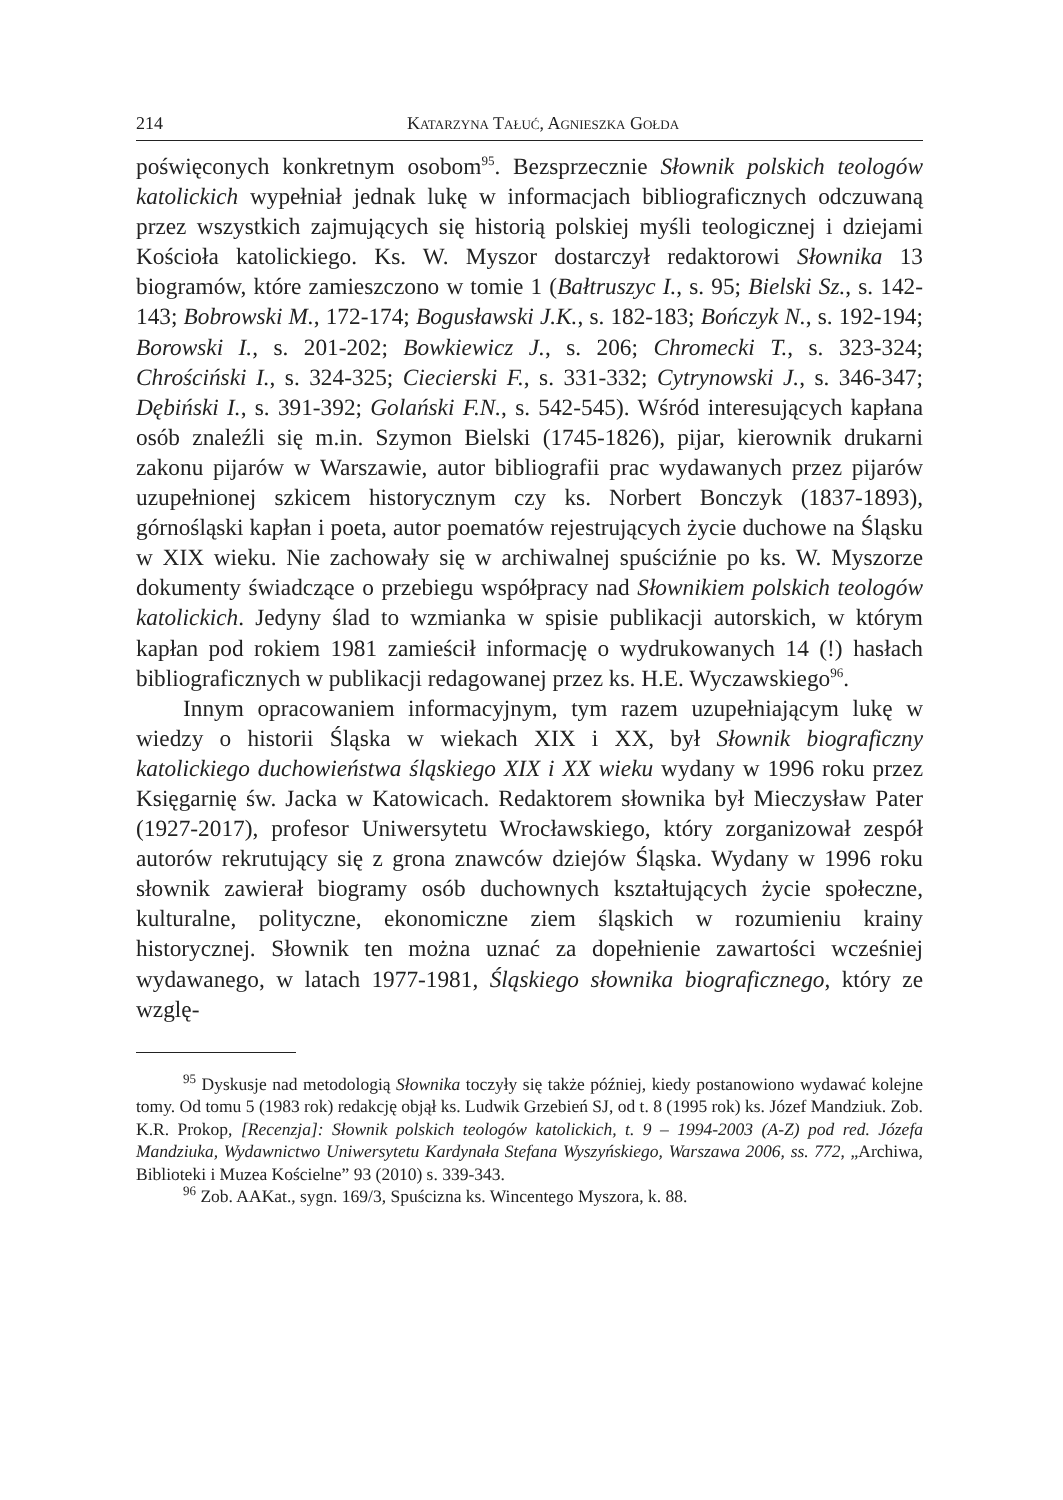214 Katarzyna Tałuć, Agnieszka Gołda
poświęconych konkretnym osobom<sup>95</sup>. Bezsprzecznie Słownik polskich teologów katolickich wypełniał jednak lukę w informacjach bibliograficznych odczuwaną przez wszystkich zajmujących się historią polskiej myśli teologicznej i dziejami Kościoła katolickiego. Ks. W. Myszor dostarczył redaktorowi Słownika 13 biogramów, które zamieszczono w tomie 1 (Bałtruszyc I., s. 95; Bielski Sz., s. 142-143; Bobrowski M., 172-174; Bogusławski J.K., s. 182-183; Bończyk N., s. 192-194; Borowski I., s. 201-202; Bowkiewicz J., s. 206; Chromecki T., s. 323-324; Chrościński I., s. 324-325; Ciecierski F., s. 331-332; Cytrynowski J., s. 346-347; Dębiński I., s. 391-392; Golański F.N., s. 542-545). Wśród interesujących kapłana osób znaleźli się m.in. Szymon Bielski (1745-1826), pijar, kierownik drukarni zakonu pijarów w Warszawie, autor bibliografii prac wydawanych przez pijarów uzupełnionej szkicem historycznym czy ks. Norbert Bonczyk (1837-1893), górnośląski kapłan i poeta, autor poematów rejestrujących życie duchowe na Śląsku w XIX wieku. Nie zachowały się w archiwalnej spuściźnie po ks. W. Myszorze dokumenty świadczące o przebiegu współpracy nad Słownikiem polskich teologów katolickich. Jedyny ślad to wzmianka w spisie publikacji autorskich, w którym kapłan pod rokiem 1981 zamieścił informację o wydrukowanych 14 (!) hasłach bibliograficznych w publikacji redagowanej przez ks. H.E. Wyczawskiego<sup>96</sup>.
Innym opracowaniem informacyjnym, tym razem uzupełniającym lukę w wiedzy o historii Śląska w wiekach XIX i XX, był Słownik biograficzny katolickiego duchowieństwa śląskiego XIX i XX wieku wydany w 1996 roku przez Księgarnię św. Jacka w Katowicach. Redaktorem słownika był Mieczysław Pater (1927-2017), profesor Uniwersytetu Wrocławskiego, który zorganizował zespół autorów rekrutujący się z grona znawców dziejów Śląska. Wydany w 1996 roku słownik zawierał biogramy osób duchownych kształtujących życie społeczne, kulturalne, polityczne, ekonomiczne ziem śląskich w rozumieniu krainy historycznej. Słownik ten można uznać za dopełnienie zawartości wcześniej wydawanego, w latach 1977-1981, Śląskiego słownika biograficznego, który ze wzglę-
<sup>95</sup> Dyskusje nad metodologią Słownika toczyły się także później, kiedy postanowiono wydawać kolejne tomy. Od tomu 5 (1983 rok) redakcję objął ks. Ludwik Grzebień SJ, od t. 8 (1995 rok) ks. Józef Mandziuk. Zob. K.R. Prokop, [Recenzja]: Słownik polskich teologów katolickich, t. 9 – 1994-2003 (A-Z) pod red. Józefa Mandziuka, Wydawnictwo Uniwersytetu Kardynała Stefana Wyszyńskiego, Warszawa 2006, ss. 772, „Archiwa, Biblioteki i Muzea Kościelne” 93 (2010) s. 339-343.
<sup>96</sup> Zob. AAKat., sygn. 169/3, Spuścizna ks. Wincentego Myszora, k. 88.